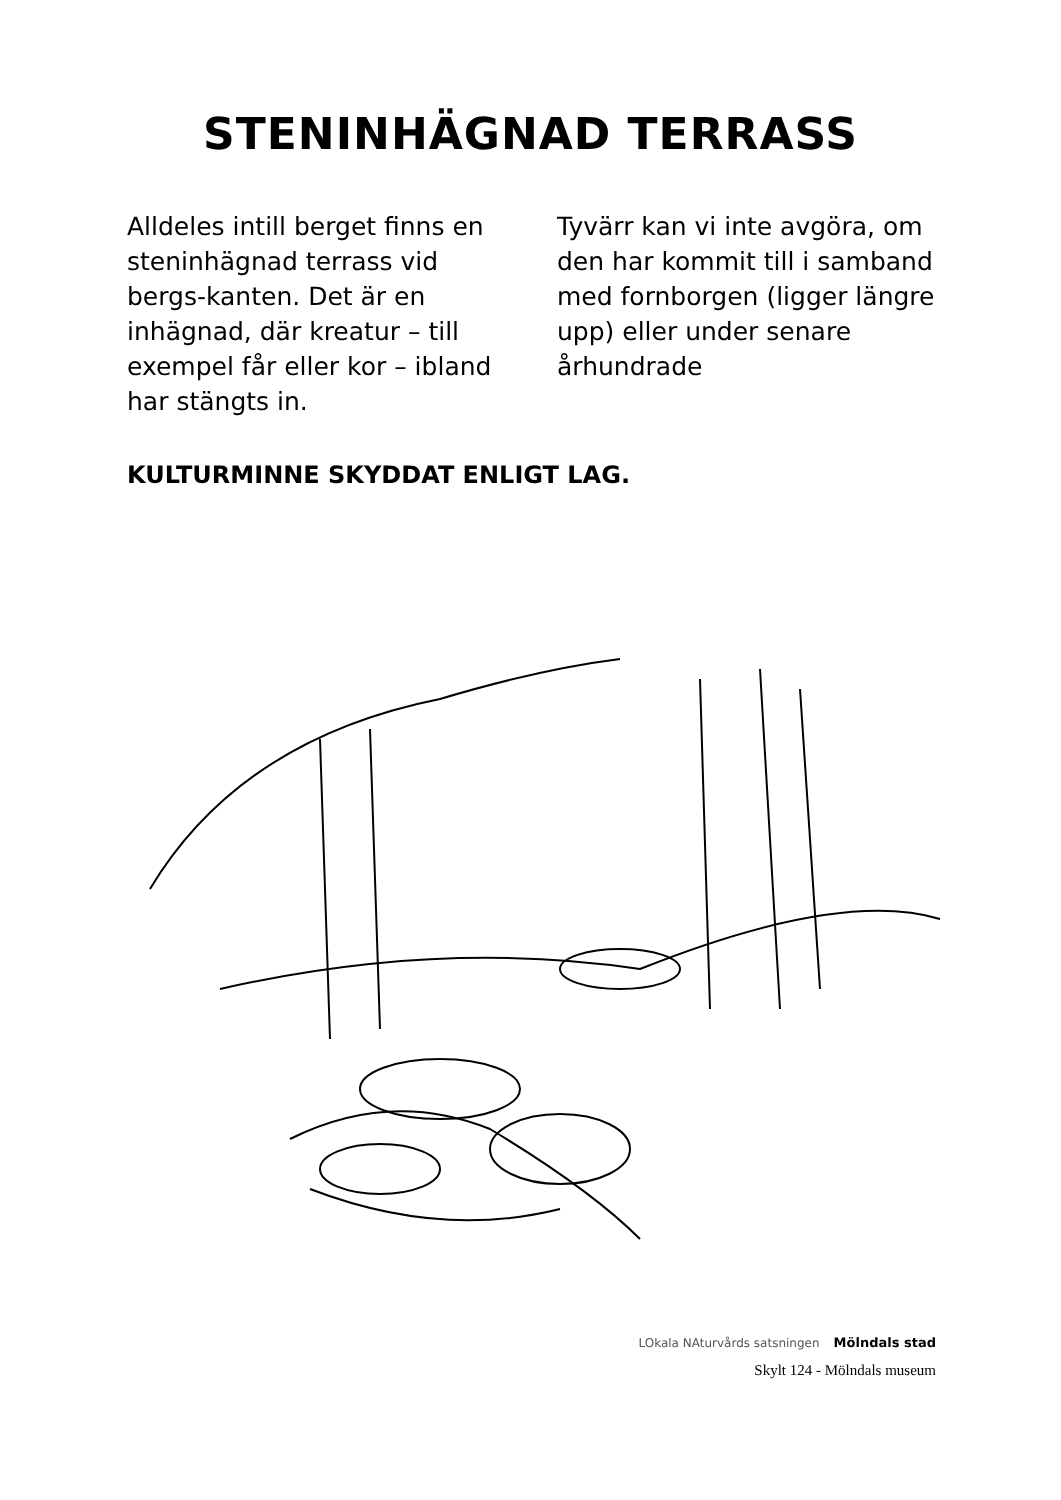STENINHÄGNAD TERRASS
Alldeles intill berget finns en steninhägnad terrass vid bergs-kanten. Det är en inhägnad, där kreatur – till exempel får eller kor – ibland har stängts in.
Tyvärr kan vi inte avgöra, om den har kommit till i samband med fornborgen (ligger längre upp) eller under senare århundrade
KULTURMINNE SKYDDAT ENLIGT LAG.
LOkala NAturvårds satsningen Mölndals stad
Skylt 124 - Mölndals museum